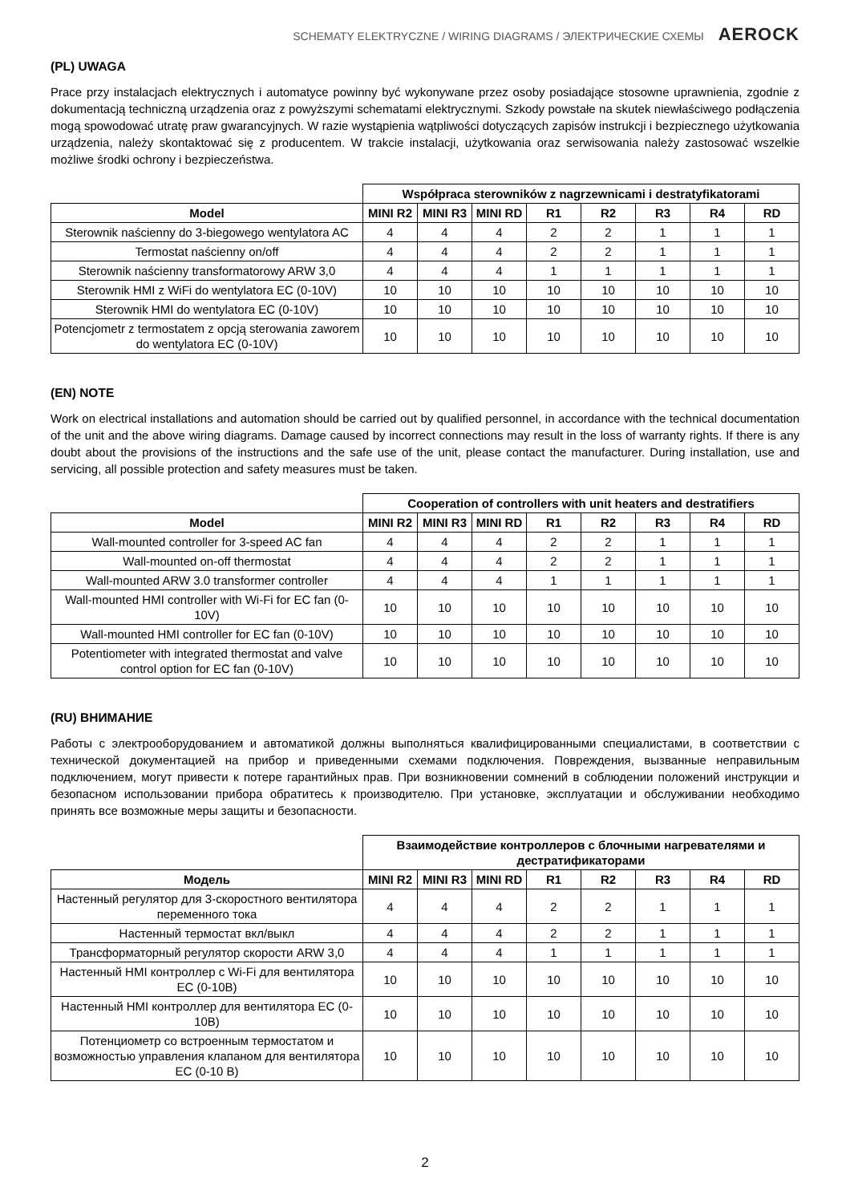SCHEMATY ELEKTRYCZNE / WIRING DIAGRAMS / ЭЛЕКТРИЧЕСКИЕ СХЕМЫ AEROCK
(PL) UWAGA
Prace przy instalacjach elektrycznych i automatyce powinny być wykonywane przez osoby posiadające stosowne uprawnienia, zgodnie z dokumentacją techniczną urządzenia oraz z powyższymi schematami elektrycznymi. Szkody powstałe na skutek niewłaściwego podłączenia mogą spowodować utratę praw gwarancyjnych. W razie wystąpienia wątpliwości dotyczących zapisów instrukcji i bezpiecznego użytkowania urządzenia, należy skontaktować się z producentem. W trakcie instalacji, użytkowania oraz serwisowania należy zastosować wszelkie możliwe środki ochrony i bezpieczeństwa.
| | Współpraca sterowników z nagrzewnicami i destratyfikatorami | | | | | | | |
| Model | MINI R2 | MINI R3 | MINI RD | R1 | R2 | R3 | R4 | RD |
| Sterownik naścienny do 3-biegowego wentylatora AC | 4 | 4 | 4 | 2 | 2 | 1 | 1 | 1 |
| Termostat naścienny on/off | 4 | 4 | 4 | 2 | 2 | 1 | 1 | 1 |
| Sterownik naścienny transformatorowy ARW 3,0 | 4 | 4 | 4 | 1 | 1 | 1 | 1 | 1 |
| Sterownik HMI z WiFi do wentylatora EC (0-10V) | 10 | 10 | 10 | 10 | 10 | 10 | 10 | 10 |
| Sterownik HMI do wentylatora EC (0-10V) | 10 | 10 | 10 | 10 | 10 | 10 | 10 | 10 |
| Potencjometr z termostatem z opcją sterowania zaworem do wentylatora EC (0-10V) | 10 | 10 | 10 | 10 | 10 | 10 | 10 | 10 |
(EN) NOTE
Work on electrical installations and automation should be carried out by qualified personnel, in accordance with the technical documentation of the unit and the above wiring diagrams. Damage caused by incorrect connections may result in the loss of warranty rights. If there is any doubt about the provisions of the instructions and the safe use of the unit, please contact the manufacturer. During installation, use and servicing, all possible protection and safety measures must be taken.
| | Cooperation of controllers with unit heaters and destratifiers | | | | | | | |
| Model | MINI R2 | MINI R3 | MINI RD | R1 | R2 | R3 | R4 | RD |
| Wall-mounted controller for 3-speed AC fan | 4 | 4 | 4 | 2 | 2 | 1 | 1 | 1 |
| Wall-mounted on-off thermostat | 4 | 4 | 4 | 2 | 2 | 1 | 1 | 1 |
| Wall-mounted ARW 3.0 transformer controller | 4 | 4 | 4 | 1 | 1 | 1 | 1 | 1 |
| Wall-mounted HMI controller with Wi-Fi for EC fan (0-10V) | 10 | 10 | 10 | 10 | 10 | 10 | 10 | 10 |
| Wall-mounted HMI controller for EC fan (0-10V) | 10 | 10 | 10 | 10 | 10 | 10 | 10 | 10 |
| Potentiometer with integrated thermostat and valve control option for EC fan (0-10V) | 10 | 10 | 10 | 10 | 10 | 10 | 10 | 10 |
(RU) ВНИМАНИЕ
Работы с электрооборудованием и автоматикой должны выполняться квалифицированными специалистами, в соответствии с технической документацией на прибор и приведенными схемами подключения. Повреждения, вызванные неправильным подключением, могут привести к потере гарантийных прав. При возникновении сомнений в соблюдении положений инструкции и безопасном использовании прибора обратитесь к производителю. При установке, эксплуатации и обслуживании необходимо принять все возможные меры защиты и безопасности.
| | Взаимодействие контроллеров с блочными нагревателями и дестратификаторами | | | | | | | |
| Модель | MINI R2 | MINI R3 | MINI RD | R1 | R2 | R3 | R4 | RD |
| Настенный регулятор для 3-скоростного вентилятора переменного тока | 4 | 4 | 4 | 2 | 2 | 1 | 1 | 1 |
| Настенный термостат вкл/выкл | 4 | 4 | 4 | 2 | 2 | 1 | 1 | 1 |
| Трансформаторный регулятор скорости ARW 3,0 | 4 | 4 | 4 | 1 | 1 | 1 | 1 | 1 |
| Настенный HMI контроллер с Wi-Fi для вентилятора EC (0-10В) | 10 | 10 | 10 | 10 | 10 | 10 | 10 | 10 |
| Настенный HMI контроллер для вентилятора EC (0-10В) | 10 | 10 | 10 | 10 | 10 | 10 | 10 | 10 |
| Потенциометр со встроенным термостатом и возможностью управления клапаном для вентилятора EC (0-10 В) | 10 | 10 | 10 | 10 | 10 | 10 | 10 | 10 |
2